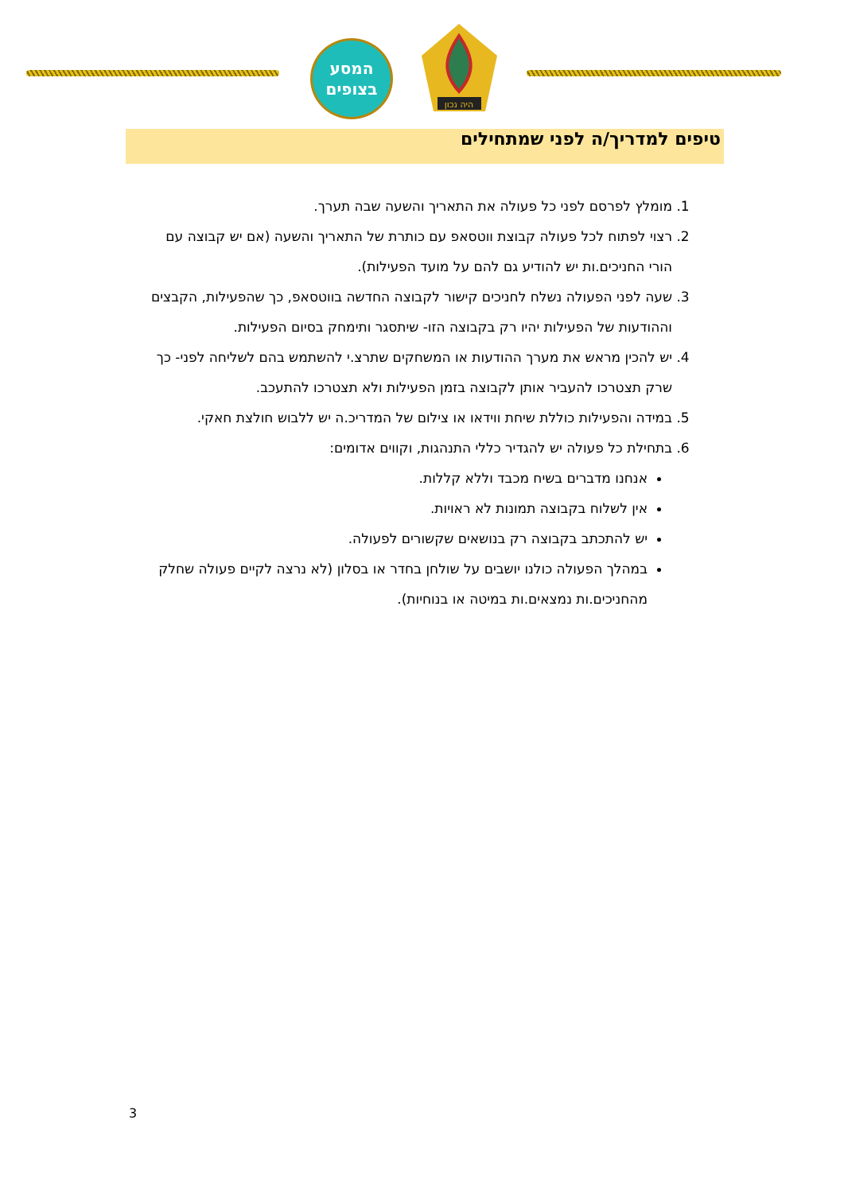המסע
בצופים
היה נכון
טיפים למדריך/ה לפני שמתחילים
1. מומלץ לפרסם לפני כל פעולה את התאריך והשעה שבה תערך.
2. רצוי לפתוח לכל פעולה קבוצת ווטסאפ עם כותרת של התאריך והשעה (אם יש קבוצה עם הורי החניכים.ות יש להודיע גם להם על מועד הפעילות).
3. שעה לפני הפעולה נשלח לחניכים קישור לקבוצה החדשה בווטסאפ, כך שהפעילות, הקבצים וההודעות של הפעילות יהיו רק בקבוצה הזו- שיתסגר ותימחק בסיום הפעילות.
4. יש להכין מראש את מערך ההודעות או המשחקים שתרצ.י להשתמש בהם לשליחה לפני- כך שרק תצטרכו להעביר אותן לקבוצה בזמן הפעילות ולא תצטרכו להתעכב.
5. במידה והפעילות כוללת שיחת ווידאו או צילום של המדריכ.ה יש ללבוש חולצת חאקי.
6. בתחילת כל פעולה יש להגדיר כללי התנהגות, וקווים אדומים:
אנחנו מדברים בשיח מכבד וללא קללות.
אין לשלוח בקבוצה תמונות לא ראויות.
יש להתכתב בקבוצה רק בנושאים שקשורים לפעולה.
במהלך הפעולה כולנו יושבים על שולחן בחדר או בסלון (לא נרצה לקיים פעולה שחלק מהחניכים.ות נמצאים.ות במיטה או בנוחיות).
3